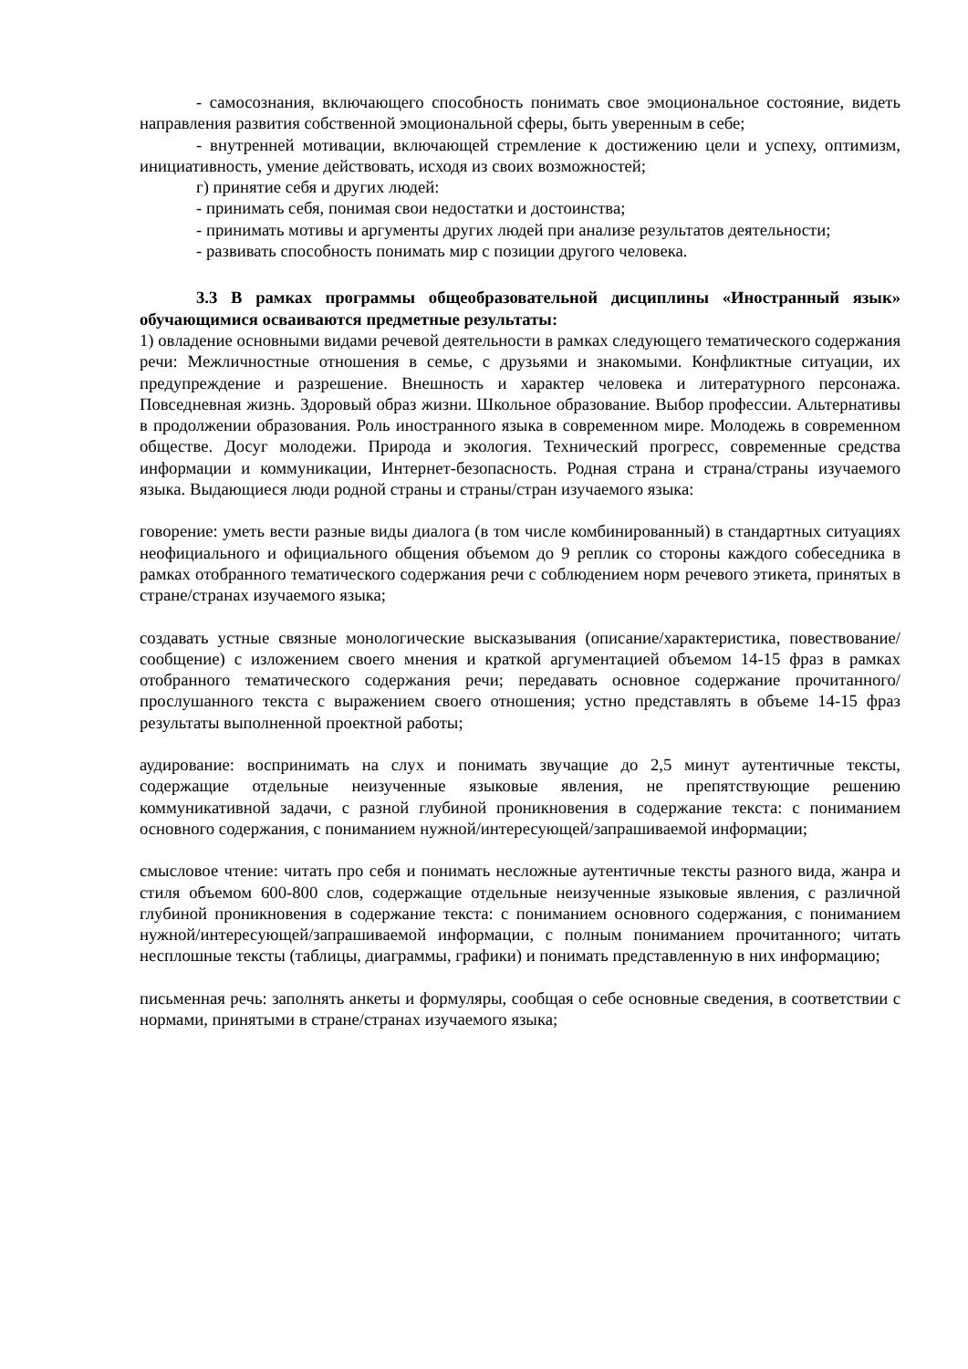- самосознания, включающего способность понимать свое эмоциональное состояние, видеть направления развития собственной эмоциональной сферы, быть уверенным в себе;
- внутренней мотивации, включающей стремление к достижению цели и успеху, оптимизм, инициативность, умение действовать, исходя из своих возможностей;
г) принятие себя и других людей:
- принимать себя, понимая свои недостатки и достоинства;
- принимать мотивы и аргументы других людей при анализе результатов деятельности;
- развивать способность понимать мир с позиции другого человека.
3.3 В рамках программы общеобразовательной дисциплины «Иностранный язык» обучающимися осваиваются предметные результаты:
1) овладение основными видами речевой деятельности в рамках следующего тематического содержания речи: Межличностные отношения в семье, с друзьями и знакомыми. Конфликтные ситуации, их предупреждение и разрешение. Внешность и характер человека и литературного персонажа. Повседневная жизнь. Здоровый образ жизни. Школьное образование. Выбор профессии. Альтернативы в продолжении образования. Роль иностранного языка в современном мире. Молодежь в современном обществе. Досуг молодежи. Природа и экология. Технический прогресс, современные средства информации и коммуникации, Интернет-безопасность. Родная страна и страна/страны изучаемого языка. Выдающиеся люди родной страны и страны/стран изучаемого языка:
говорение: уметь вести разные виды диалога (в том числе комбинированный) в стандартных ситуациях неофициального и официального общения объемом до 9 реплик со стороны каждого собеседника в рамках отобранного тематического содержания речи с соблюдением норм речевого этикета, принятых в стране/странах изучаемого языка;
создавать устные связные монологические высказывания (описание/характеристика, повествование/сообщение) с изложением своего мнения и краткой аргументацией объемом 14-15 фраз в рамках отобранного тематического содержания речи; передавать основное содержание прочитанного/прослушанного текста с выражением своего отношения; устно представлять в объеме 14-15 фраз результаты выполненной проектной работы;
аудирование: воспринимать на слух и понимать звучащие до 2,5 минут аутентичные тексты, содержащие отдельные неизученные языковые явления, не препятствующие решению коммуникативной задачи, с разной глубиной проникновения в содержание текста: с пониманием основного содержания, с пониманием нужной/интересующей/запрашиваемой информации;
смысловое чтение: читать про себя и понимать несложные аутентичные тексты разного вида, жанра и стиля объемом 600-800 слов, содержащие отдельные неизученные языковые явления, с различной глубиной проникновения в содержание текста: с пониманием основного содержания, с пониманием нужной/интересующей/запрашиваемой информации, с полным пониманием прочитанного; читать несплошные тексты (таблицы, диаграммы, графики) и понимать представленную в них информацию;
письменная речь: заполнять анкеты и формуляры, сообщая о себе основные сведения, в соответствии с нормами, принятыми в стране/странах изучаемого языка;